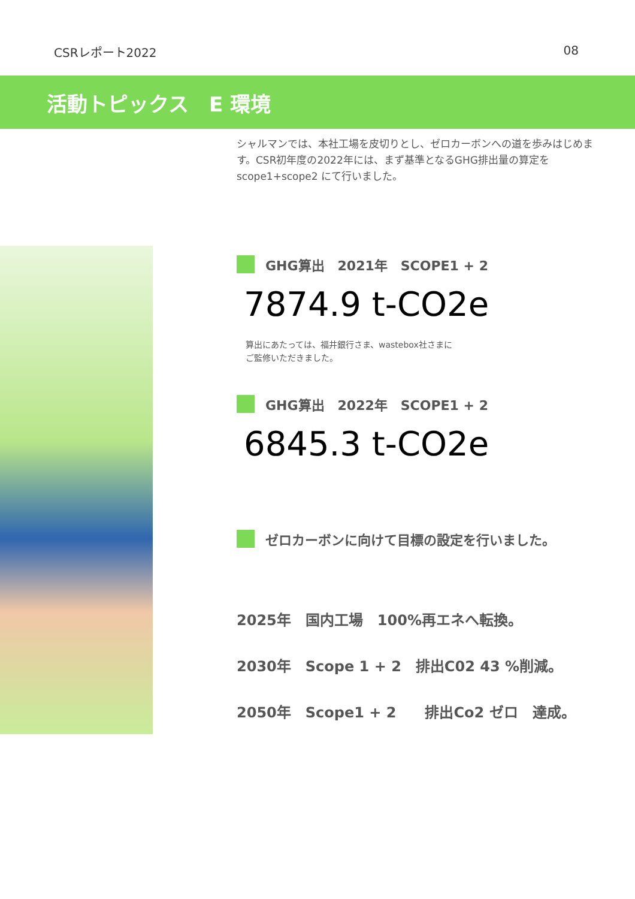CSRレポート2022 08
活動トピックス　E 環境
シャルマンでは、本社工場を皮切りとし、ゼロカーボンへの道を歩みはじめます。CSR初年度の2022年には、まず基準となるGHG排出量の算定をscope1+scope2 にて行いました。
GHG算出　2021年　SCOPE1 + 2
7874.9 t-CO2e
算出にあたっては、福井銀行さま、wastebox社さまに
ご監修いただきました。
GHG算出　2022年　SCOPE1 + 2
6845.3 t-CO2e
ゼロカーボンに向けて目標の設定を行いました。
2025年　国内工場　100%再エネへ転換。
2030年　Scope 1 + 2　排出C02 43 %削減。
2050年　Scope1 + 2　　排出Co2 ゼロ　達成。